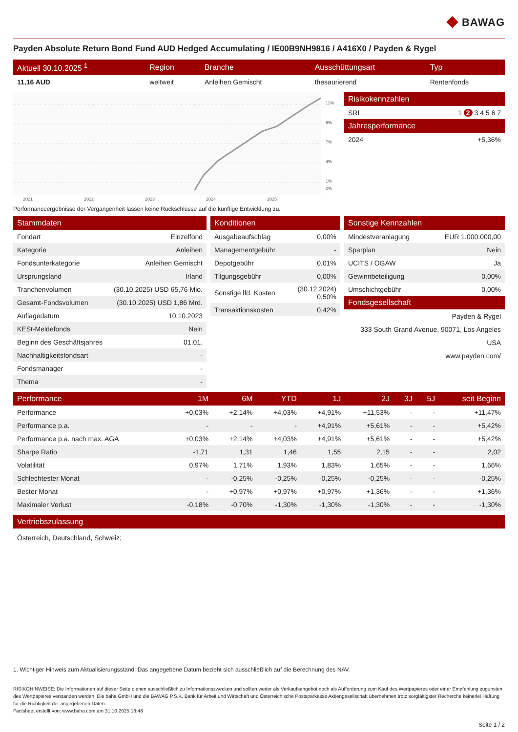◆ BAWAG
Payden Absolute Return Bond Fund AUD Hedged Accumulating / IE00B9NH9816 / A416X0 / Payden & Rygel
| Aktuell 30.10.2025 <sup>1</sup> | Region | Branche | Ausschüttungsart | Typ |
| --- | --- | --- | --- | --- |
| 11,16 AUD | weltweit | Anleihen Gemischt | thesaurierend | Rentenfonds |
11%
9%
7%
4%
1%
0%
2021
2022
2023
2024
2025
| Risikokennzahlen | |
| --- | --- |
| SRI | 1 2 3 4 5 6 7 |
| Jahresperformance | |
| 2024 | +5,36% |
Performanceergebnisse der Vergangenheit lassen keine Rückschlüsse auf die künftige Entwicklung zu.
| Stammdaten | |
| --- | --- |
| Fondart | Einzelfond |
| Kategorie | Anleihen |
| Fondsunterkategorie | Anleihen Gemischt |
| Ursprungsland | Irland |
| Tranchenvolumen | (30.10.2025) USD 65,76 Mio. |
| Gesamt-Fondsvolumen | (30.10.2025) USD 1,86 Mrd. |
| Auflagedatum | 10.10.2023 |
| KESt-Meldefonds | Nein |
| Beginn des Geschäftsjahres | 01.01. |
| Nachhaltigkeitsfondsart | - |
| Fondsmanager | - |
| Thema | - |
| Konditionen | |
| --- | --- |
| Ausgabeaufschlag | 0,00% |
| Managementgebühr | - |
| Depotgebühr | 0,01% |
| Tilgungsgebühr | 0,00% |
| Sonstige lfd. Kosten | (30.12.2024) 0,50% |
| Transaktionskosten | 0,42% |
| Sonstige Kennzahlen | |
| --- | --- |
| Mindestveranlagung | EUR 1.000.000,00 |
| Sparplan | Nein |
| UCITS / OGAW | Ja |
| Gewinnbeteiligung | 0,00% |
| Umschichtgebühr | 0,00% |
| Fondsgesellschaft | |
| Payden & Rygel | |
| 333 South Grand Avenue, 90071, Los Angeles | |
| USA | |
| www.payden.com/ | |
| Performance | 1M | 6M | YTD | 1J | 2J | 3J | 5J | seit Beginn |
| --- | --- | --- | --- | --- | --- | --- | --- | --- |
| Performance | +0,03% | +2,14% | +4,03% | +4,91% | +11,53% | - | - | +11,47% |
| Performance p.a. | - | - | - | +4,91% | +5,61% | - | - | +5,42% |
| Performance p.a. nach max. AGA | +0,03% | +2,14% | +4,03% | +4,91% | +5,61% | - | - | +5,42% |
| Sharpe Ratio | -1,71 | 1,31 | 1,46 | 1,55 | 2,15 | - | - | 2,02 |
| Volatilität | 0,97% | 1,71% | 1,93% | 1,83% | 1,65% | - | - | 1,66% |
| Schlechtester Monat | - | -0,25% | -0,25% | -0,25% | -0,25% | - | - | -0,25% |
| Bester Monat | - | +0,97% | +0,97% | +0,97% | +1,36% | - | - | +1,36% |
| Maximaler Verlust | -0,18% | -0,70% | -1,30% | -1,30% | -1,30% | - | - | -1,30% |
| Vertriebszulassung |
| --- |
| Österreich, Deutschland, Schweiz; |
1. Wichtiger Hinweis zum Aktualisierungsstand: Das angegebene Datum bezieht sich ausschließlich auf die Berechnung des NAV.
RISIKOHINWEISE: Die Informationen auf dieser Seite dienen ausschließlich zu Informationszwecken und sollten weder als Verkaufsangebot noch als Aufforderung zum Kauf des Wertpapieres oder einer Empfehlung zugunsten des Wertpapieres verstanden werden. Die baha GmbH und die BAWAG P.S.K. Bank für Arbeit und Wirtschaft und Österreichische Postsparkasse Aktiengesellschaft übernehmen trotz sorgfältigster Recherche keinerlei Haftung für die Richtigkeit der angegebenen Daten.
Factsheet erstellt von: www.baha.com am 31.10.2025 18:48
Seite 1 / 2